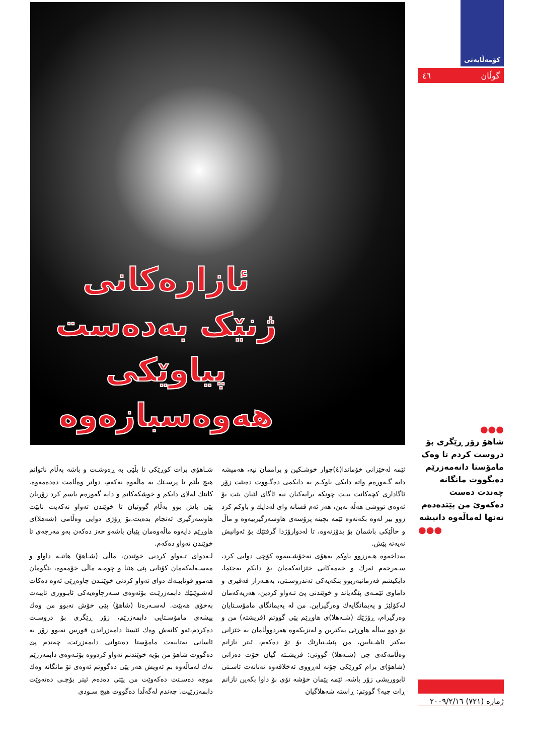کۆمەڵایەتی
گوڵان ٤٦
ئازارەکانی ژنێک بەدەست پیاوێکی هەوەسبازەوە
●●●
شاهۆ زۆر ڕێگری بۆ دروست کردم تا وەک مامۆستا دانەمەزرێم دەیگووت مانگانە چەندت دەست دەکەوێ من پێتدەدەم تەنها لەماڵەوە دانیشە
●●●
ئێمە لەخێزانی خۆماندا(٤)چوار خوشـكین و براممان نیە، هەمیشە دایە گـەورەم واتە دایكی باوكـم بە دایكمی دەگـووت دەبێت زۆر ئاگاداری كچەكانت بیـت چونكە برایەكیان نیە ئاگای لێیان بێت بۆ ئەوەی تووشی هەڵە نەبن، هەر ئەم قسانە وای لەدایك و باوكم كرد زوو بیر لەوە بكەنەوە ئێمە بچینە پرۆسەی هاوسەرگیرییەوە و ماڵ و حاڵێكی باشمان بۆ بدۆزنەوە، تا لەدوارۆژدا گرفتێك بۆ ئەوانیش نەیەتە پێش.
بەداخەوە هـەرزوو باوكم بەهۆی نەخۆشـییەوە كۆچی دوایی كرد، سـەرجەم ئەرك و خەمەكانی خێزانەكەمان بۆ دایكم بەجێما، دایكیشم فەرمانبەربوو بنكەیەكی تەندروسـتی، بەهـەزار فەقیری و داماوی ئێمـەی پێگەیاند و خوێندنی پێ تـەواو كردین، هەریەكەمان لەكۆلێژ و پەیمانگایەك وەرگیراین. من لە پەیمانگای مامۆسـتایان وەرگیرام، ڕۆژێك (شـەهلا)ی هاوڕێم پێی گووتم (فریشتە) من و تۆ دوو ساڵە هاوڕێی یەكترین و لەنزیكەوە هەردووڵامان بە خێزانی یەكتر ئاشـنایین، من پێشـنیارێك بۆ تۆ دەكەم، ئیتر نازانم وەڵامەكەی چی (شـەهلا) گووتی: فریشـتە گیان خۆت دەزانی (شاهۆ)ی برام كوڕێكی چۆنە لەڕووی ئەخلاقەوە تەنانەت ئاسـتی ئابووریشی زۆر باشە، ئێمە پێمان خۆشە تۆی بۆ داوا بكەین نازانم ڕات چیە؟ گووتم: ڕاستە شەهلاگیان
شـاهۆی برات كوڕێكی تا بڵێی بە ڕەوشـت و باشە بەڵام ناتوانم هیچ بڵێم تا پرسـێك بە ماڵەوە نەكەم، دواتر وەڵامت دەدەمەوە. كاتێك لەلای دایكم و خوشكەكانم و دایە گەورەم باسم كرد زۆریان پێی باش بوو بەڵام گووتیان تا خوێندن تەواو نەكەیت نابێت هاوسەرگیری ئەنجام بدەیت.بۆ ڕۆژی دوایی وەڵامی (شەهلا)ی هاوڕێم دایەوە ماڵەوەمان پێیان باشەو حەز دەكەن بەو مەرجەی تا خوێندن تەواو دەكەم.
لـەدوای تـەواو كردنی خوێندن، ماڵی (شـاهۆ) هاتنـە داواو و مەسـەلەكەمان كۆتایی پێی هێنا و چومـە ماڵی خۆمەوە، بێگومان هەموو قوتابیـەك دوای تەواو كردنی خوێنـدن چاوەڕێی ئەوە دەكات لەشـوێنێك دابمەزرێـت بۆئەوەی سـەرچاوەیەكی ئابـووری تایبەت بەخۆی هەبێت. لەسـەرەتا (شاهۆ) پێی خۆش نەبوو من وەك پیشەی مامۆسـتایی دابمەزرێم، زۆر ڕێگری بۆ دروسـت دەكردم،ئەو كاتەش وەك ئێستا دامەزراندن قورس نەبوو زۆر بە ئاسانی بەتایبەت مامۆستا دەیتوانی دابمەزرێت، چەندم پێ دەگووت شاهۆ من بۆیە خوێندنم تەواو كردووە بۆئـەوەی دابمەزرێم نەك لەماڵەوە بم ئەویش هەر پێی دەگووتم ئەوەی تۆ مانگانە وەك موچە دەسـتت دەكەوێت من پێتی دەدەم ئیتر بۆچـی دەتەوێت دابمەزرێیت. چەندم لەگەڵدا دەگووت هیچ سـودی
ژمارە (٧٢١) ٢٠٠٩/٢/١٦